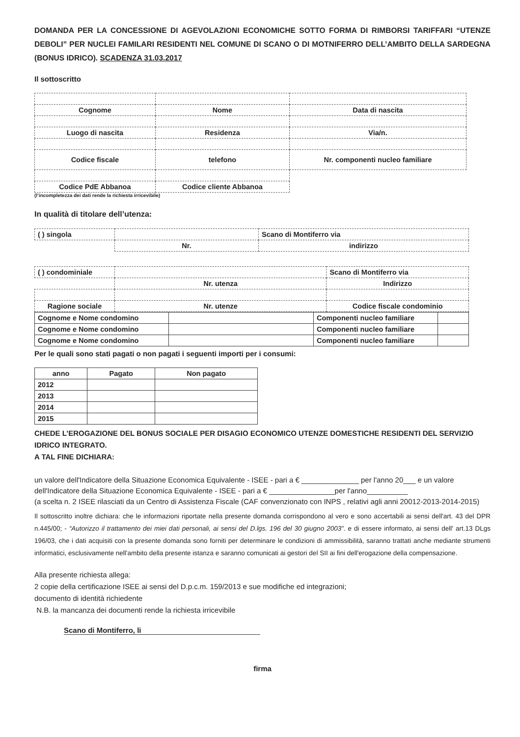DOMANDA PER LA CONCESSIONE DI AGEVOLAZIONI ECONOMICHE SOTTO FORMA DI RIMBORSI TARIFFARI “UTENZE DEBOLI” PER NUCLEI FAMILARI RESIDENTI NEL COMUNE DI SCANO O DI MOTNIFERRO DELL’AMBITO DELLA SARDEGNA (BONUS IDRICO). SCADENZA 31.03.2017
Il sottoscritto
| Cognome | Nome | Data di nascita |
| Luogo di nascita | Residenza | Via/n. |
| Codice fiscale | telefono | Nr. componenti nucleo familiare |
| Codice PdE Abbanoa | Codice cliente Abbanoa | |
(l’incompletezza dei dati rende la richiesta irricevibile)
In qualità di titolare dell’utenza:
| ( ) singola | | Scano di Montiferro via |
| | Nr. | indirizzo |
| ( ) condominiale | | | Scano di Montiferro via |
| | Nr. utenza | | Indirizzo |
| Ragione sociale | | Nr. utenze | Codice fiscale condominio |
| Cognome e Nome condomino | | Componenti nucleo familiare | |
| Cognome e Nome condomino | | Componenti nucleo familiare | |
| Cognome e Nome condomino | | Componenti nucleo familiare | |
Per le quali sono stati pagati o non pagati i seguenti importi per i consumi:
| anno | Pagato | Non pagato |
| --- | --- | --- |
| 2012 | | |
| 2013 | | |
| 2014 | | |
| 2015 | | |
CHEDE L’EROGAZIONE DEL BONUS SOCIALE PER DISAGIO ECONOMICO UTENZE DOMESTICHE RESIDENTI DEL SERVIZIO IDRICO INTEGRATO.
A TAL FINE DICHIARA:
un valore dell'Indicatore della Situazione Economica Equivalente - ISEE - pari a € ______________ per l'anno 20___ e un valore dell'Indicatore della Situazione Economica Equivalente - ISEE - pari a € ________________per l'anno__________
(a scelta n. 2 ISEE rilasciati da un Centro di Assistenza Fiscale (CAF convenzionato con INPS , relativi agli anni 20012-2013-2014-2015)
Il sottoscritto inoltre dichiara: che le informazioni riportate nella presente domanda corrispondono al vero e sono accertabili ai sensi dell'art. 43 del DPR n.445/00; - “Autorizzo il trattamento dei miei dati personali, ai sensi del D.lgs. 196 del 30 giugno 2003”. e di essere informato, ai sensi dell' art.13 DLgs 196/03, che i dati acquisiti con la presente domanda sono forniti per determinare le condizioni di ammissibilità, saranno trattati anche mediante strumenti informatici, esclusivamente nell'ambito della presente istanza e saranno comunicati ai gestori del SII ai fini dell'erogazione della compensazione.
Alla presente richiesta allega:
2 copie della certificazione ISEE ai sensi del D.p.c.m. 159/2013 e sue modifiche ed integrazioni;
documento di identità richiedente
N.B. la mancanza dei documenti rende la richiesta irricevibile
Scano di Montiferro, li
firma